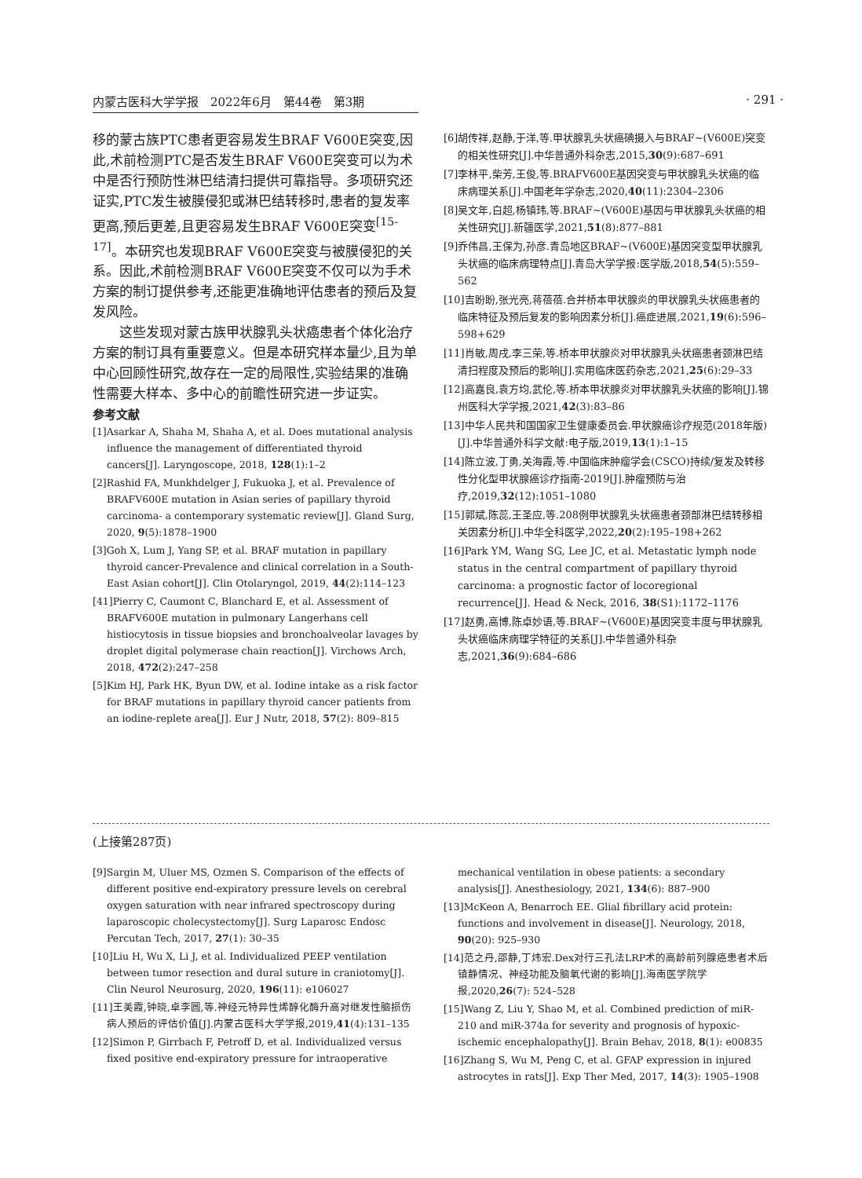内蒙古医科大学学报　2022年6月　第44卷　第3期 · 291 ·
移的蒙古族PTC患者更容易发生BRAF V600E突变,因此,术前检测PTC是否发生BRAF V600E突变可以为术中是否行预防性淋巴结清扫提供可靠指导。多项研究还证实,PTC发生被膜侵犯或淋巴结转移时,患者的复发率更高,预后更差,且更容易发生BRAF V600E突变<sup>[15-17]</sup>。本研究也发现BRAF V600E突变与被膜侵犯的关系。因此,术前检测BRAF V600E突变不仅可以为手术方案的制订提供参考,还能更准确地评估患者的预后及复发风险。
这些发现对蒙古族甲状腺乳头状癌患者个体化治疗方案的制订具有重要意义。但是本研究样本量少,且为单中心回顾性研究,故存在一定的局限性,实验结果的准确性需要大样本、多中心的前瞻性研究进一步证实。
参考文献
[1]Asarkar A, Shaha M, Shaha A, et al. Does mutational analysis influence the management of differentiated thyroid cancers[J]. Laryngoscope, 2018, 128(1):1–2
[2]Rashid FA, Munkhdelger J, Fukuoka J, et al. Prevalence of BRAFV600E mutation in Asian series of papillary thyroid carcinoma- a contemporary systematic review[J]. Gland Surg, 2020, 9(5):1878–1900
[3]Goh X, Lum J, Yang SP, et al. BRAF mutation in papillary thyroid cancer-Prevalence and clinical correlation in a South-East Asian cohort[J]. Clin Otolaryngol, 2019, 44(2):114–123
[41]Pierry C, Caumont C, Blanchard E, et al. Assessment of BRAFV600E mutation in pulmonary Langerhans cell histiocytosis in tissue biopsies and bronchoalveolar lavages by droplet digital polymerase chain reaction[J]. Virchows Arch, 2018, 472(2):247–258
[5]Kim HJ, Park HK, Byun DW, et al. Iodine intake as a risk factor for BRAF mutations in papillary thyroid cancer patients from an iodine-replete area[J]. Eur J Nutr, 2018, 57(2): 809–815
[6]胡传祥,赵静,于洋,等.甲状腺乳头状癌碘摄入与BRAF~(V600E)突变的相关性研究[J].中华普通外科杂志,2015,30(9):687–691
[7]李林平,柴芳,王俊,等.BRAFV600E基因突变与甲状腺乳头状癌的临床病理关系[J].中国老年学杂志,2020,40(11):2304–2306
[8]吴文年,白超,杨镇玮,等.BRAF~(V600E)基因与甲状腺乳头状癌的相关性研究[J].新疆医学,2021,51(8):877–881
[9]乔伟昌,王保为,孙彦.青岛地区BRAF~(V600E)基因突变型甲状腺乳头状癌的临床病理特点[J].青岛大学学报:医学版,2018,54(5):559–562
[10]吉盼盼,张光亮,蒋蓓蓓.合并桥本甲状腺炎的甲状腺乳头状癌患者的临床特征及预后复发的影响因素分析[J].癌症进展,2021,19(6):596–598+629
[11]肖敏,周戌,李三荣,等.桥本甲状腺炎对甲状腺乳头状癌患者颈淋巴结清扫程度及预后的影响[J].实用临床医药杂志,2021,25(6):29–33
[12]高嘉良,袁方均,武伦,等.桥本甲状腺炎对甲状腺乳头状癌的影响[J].锦州医科大学学报,2021,42(3):83–86
[13]中华人民共和国国家卫生健康委员会.甲状腺癌诊疗规范(2018年版)[J].中华普通外科学文献:电子版,2019,13(1):1–15
[14]陈立波,丁勇,关海霞,等.中国临床肿瘤学会(CSCO)持续/复发及转移性分化型甲状腺癌诊疗指南-2019[J].肿瘤预防与治疗,2019,32(12):1051–1080
[15]郭斌,陈蕊,王圣应,等.208例甲状腺乳头状癌患者颈部淋巴结转移相关因素分析[J].中华全科医学,2022,20(2):195–198+262
[16]Park YM, Wang SG, Lee JC, et al. Metastatic lymph node status in the central compartment of papillary thyroid carcinoma: a prognostic factor of locoregional recurrence[J]. Head & Neck, 2016, 38(S1):1172–1176
[17]赵勇,高博,陈卓妙语,等.BRAF~(V600E)基因突变丰度与甲状腺乳头状癌临床病理学特征的关系[J].中华普通外科杂志,2021,36(9):684–686
(上接第287页)
[9]Sargin M, Uluer MS, Ozmen S. Comparison of the effects of different positive end-expiratory pressure levels on cerebral oxygen saturation with near infrared spectroscopy during laparoscopic cholecystectomy[J]. Surg Laparosc Endosc Percutan Tech, 2017, 27(1): 30–35
[10]Liu H, Wu X, Li J, et al. Individualized PEEP ventilation between tumor resection and dural suture in craniotomy[J]. Clin Neurol Neurosurg, 2020, 196(11): e106027
[11]王美霞,钟晓,卓李圆,等.神经元特异性烯醇化酶升高对继发性脑损伤病人预后的评估价值[J].内蒙古医科大学学报,2019,41(4):131–135
[12]Simon P, Girrbach F, Petroff D, et al. Individualized versus fixed positive end-expiratory pressure for intraoperative
mechanical ventilation in obese patients: a secondary analysis[J]. Anesthesiology, 2021, 134(6): 887–900
[13]McKeon A, Benarroch EE. Glial fibrillary acid protein: functions and involvement in disease[J]. Neurology, 2018, 90(20): 925–930
[14]范之丹,邵静,丁炜宏.Dex对行三孔法LRP术的高龄前列腺癌患者术后镇静情况、神经功能及脑氧代谢的影响[J].海南医学院学报,2020,26(7): 524–528
[15]Wang Z, Liu Y, Shao M, et al. Combined prediction of miR-210 and miR-374a for severity and prognosis of hypoxic-ischemic encephalopathy[J]. Brain Behav, 2018, 8(1): e00835
[16]Zhang S, Wu M, Peng C, et al. GFAP expression in injured astrocytes in rats[J]. Exp Ther Med, 2017, 14(3): 1905–1908